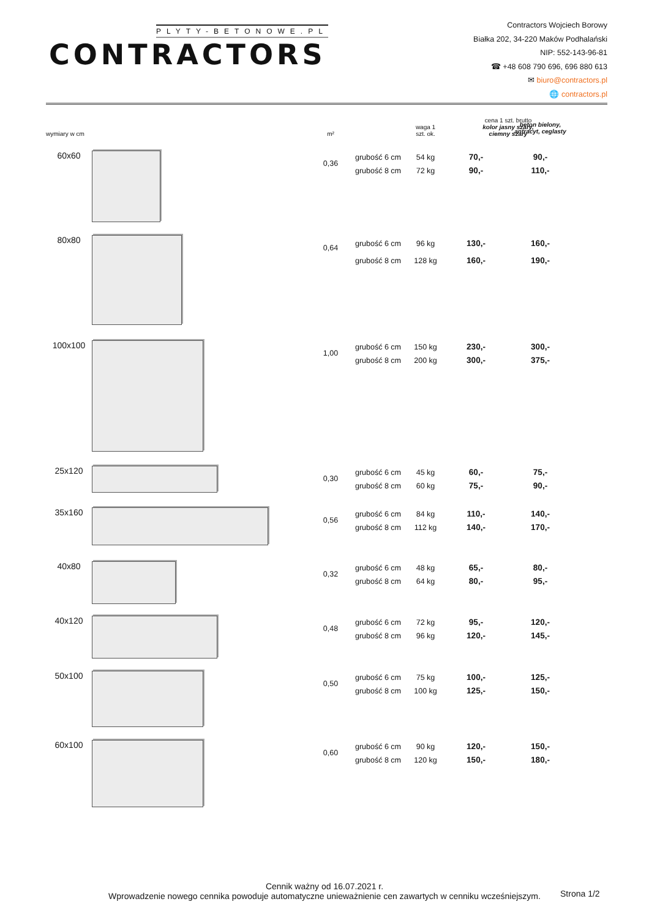PLYTY-BETONOWE.PL
CONTRACTORS
Contractors Wojciech Borowy
Białka 202, 34-220 Maków Podhalański
NIP: 552-143-96-81
☎ +48 608 790 696, 696 880 613
✉ biuro@contractors.pl
🌐 contractors.pl
| wymiary w cm | | m² | | waga 1 szt. ok. | cena 1 szt. brutto kolor jasny szary, ciemny szary | |
| --- | --- | --- | --- | --- | --- | --- |
| | | | | | | beton bielony, antracyt, ceglasty |
| 60x60 | | 0,36 | grubość 6 cm grubość 8 cm | 54 kg 72 kg | 70,- 90,- | 90,- 110,- |
| 80x80 | | 0,64 | grubość 6 cm grubość 8 cm | 96 kg 128 kg | 130,- 160,- | 160,- 190,- |
| 100x100 | | 1,00 | grubość 6 cm grubość 8 cm | 150 kg 200 kg | 230,- 300,- | 300,- 375,- |
| 25x120 | | 0,30 | grubość 6 cm grubość 8 cm | 45 kg 60 kg | 60,- 75,- | 75,- 90,- |
| 35x160 | | 0,56 | grubość 6 cm grubość 8 cm | 84 kg 112 kg | 110,- 140,- | 140,- 170,- |
| 40x80 | | 0,32 | grubość 6 cm grubość 8 cm | 48 kg 64 kg | 65,- 80,- | 80,- 95,- |
| 40x120 | | 0,48 | grubość 6 cm grubość 8 cm | 72 kg 96 kg | 95,- 120,- | 120,- 145,- |
| 50x100 | | 0,50 | grubość 6 cm grubość 8 cm | 75 kg 100 kg | 100,- 125,- | 125,- 150,- |
| 60x100 | | 0,60 | grubość 6 cm grubość 8 cm | 90 kg 120 kg | 120,- 150,- | 150,- 180,- |
Cennik ważny od 16.07.2021 r.
Wprowadzenie nowego cennika powoduje automatyczne unieważnienie cen zawartych w cenniku wcześniejszym.
Strona 1/2